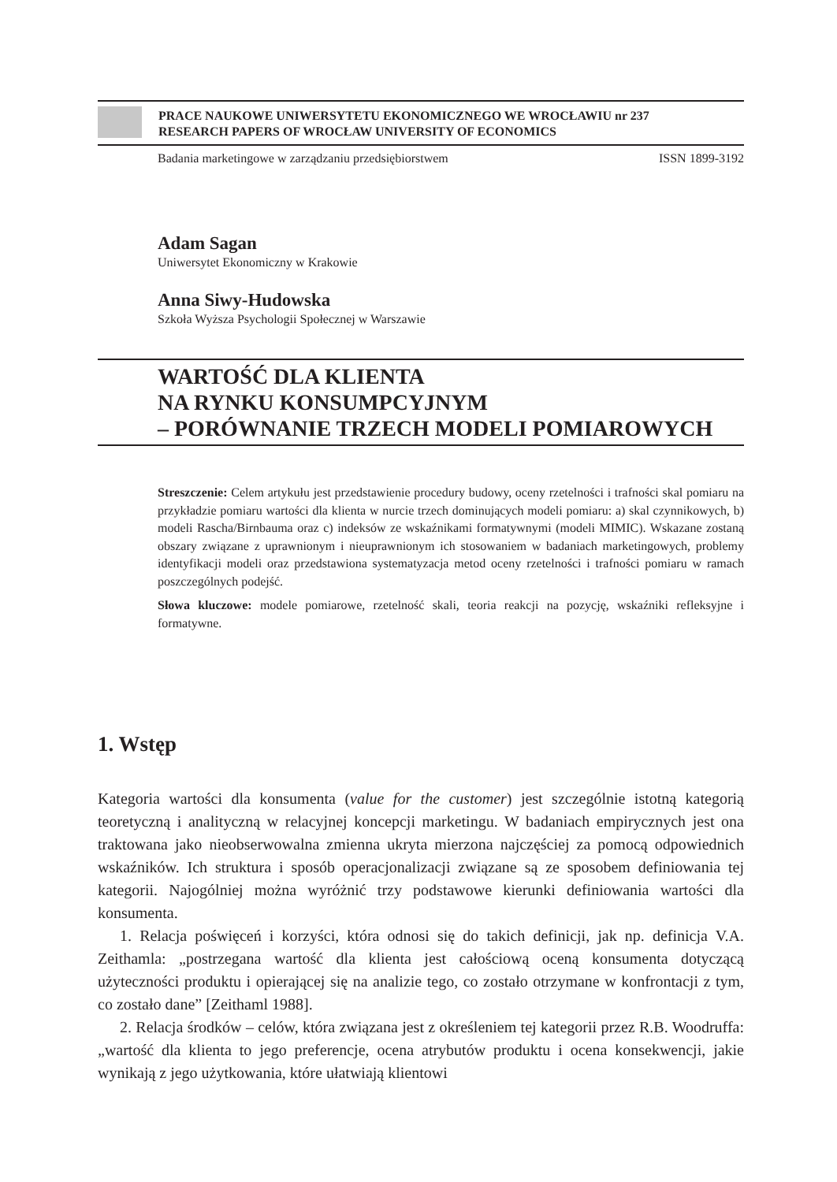PRACE NAUKOWE UNIWERSYTETU EKONOMICZNEGO WE WROCŁAWIU nr 237
RESEARCH PAPERS OF WROCŁAW UNIVERSITY OF ECONOMICS
Badania marketingowe w zarządzaniu przedsiębiorstwem ISSN 1899-3192
Adam Sagan
Uniwersytet Ekonomiczny w Krakowie
Anna Siwy-Hudowska
Szkoła Wyższa Psychologii Społecznej w Warszawie
WARTOŚĆ DLA KLIENTA
NA RYNKU KONSUMPCYJNYM
– PORÓWNANIE TRZECH MODELI POMIAROWYCH
Streszczenie: Celem artykułu jest przedstawienie procedury budowy, oceny rzetelności i trafności skal pomiaru na przykładzie pomiaru wartości dla klienta w nurcie trzech dominujących modeli pomiaru: a) skal czynnikowych, b) modeli Rascha/Birnbauma oraz c) indeksów ze wskaźnikami formatywnymi (modeli MIMIC). Wskazane zostaną obszary związane z uprawnionym i nieuprawnionym ich stosowaniem w badaniach marketingowych, problemy identyfikacji modeli oraz przedstawiona systematyzacja metod oceny rzetelności i trafności pomiaru w ramach poszczególnych podejść.
Słowa kluczowe: modele pomiarowe, rzetelność skali, teoria reakcji na pozycję, wskaźniki refleksyjne i formatywne.
1. Wstęp
Kategoria wartości dla konsumenta (value for the customer) jest szczególnie istotną kategorią teoretyczną i analityczną w relacyjnej koncepcji marketingu. W badaniach empirycznych jest ona traktowana jako nieobserwowalna zmienna ukryta mierzona najczęściej za pomocą odpowiednich wskaźników. Ich struktura i sposób operacjonalizacji związane są ze sposobem definiowania tej kategorii. Najogólniej można wyróżnić trzy podstawowe kierunki definiowania wartości dla konsumenta.
1. Relacja poświęceń i korzyści, która odnosi się do takich definicji, jak np. definicja V.A. Zeithamla: „postrzegana wartość dla klienta jest całościową oceną konsumenta dotyczącą użyteczności produktu i opierającej się na analizie tego, co zostało otrzymane w konfrontacji z tym, co zostało dane” [Zeithaml 1988].
2. Relacja środków – celów, która związana jest z określeniem tej kategorii przez R.B. Woodruffa: „wartość dla klienta to jego preferencje, ocena atrybutów produktu i ocena konsekwencji, jakie wynikają z jego użytkowania, które ułatwiają klientowi